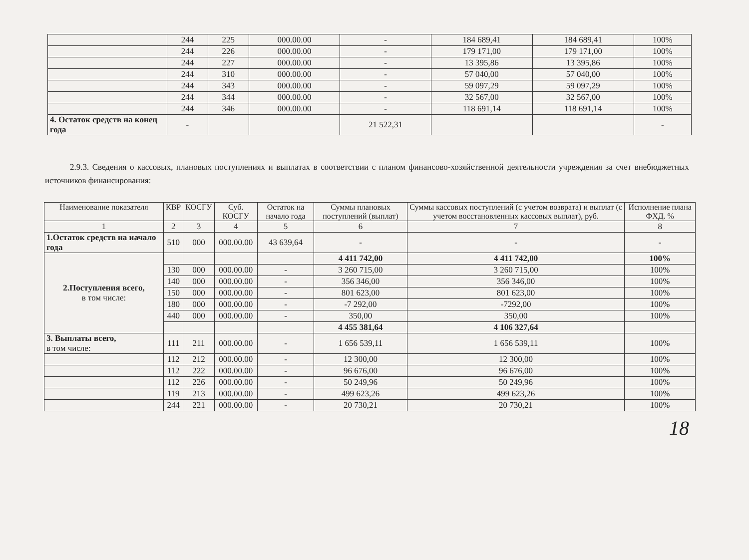| | 244 | 225 | 000.00.00 | - | 184 689,41 | 184 689,41 | 100% |
| | 244 | 226 | 000.00.00 | - | 179 171,00 | 179 171,00 | 100% |
| | 244 | 227 | 000.00.00 | - | 13 395,86 | 13 395,86 | 100% |
| | 244 | 310 | 000.00.00 | - | 57 040,00 | 57 040,00 | 100% |
| | 244 | 343 | 000.00.00 | - | 59 097,29 | 59 097,29 | 100% |
| | 244 | 344 | 000.00.00 | - | 32 567,00 | 32 567,00 | 100% |
| | 244 | 346 | 000.00.00 | - | 118 691,14 | 118 691,14 | 100% |
| 4. Остаток средств на конец года | - | | | 21 522,31 | | | - |
2.9.3. Сведения о кассовых, плановых поступлениях и выплатах в соответствии с планом финансово-хозяйственной деятельности учреждения за счет внебюджетных источников финансирования:
| Наименование показателя | КВР | КОСГУ | Суб. КОСГУ | Остаток на начало года | Суммы плановых поступлений (выплат) | Суммы кассовых поступлений (с учетом возврата) и выплат (с учетом восстановленных кассовых выплат), руб. | Исполнение плана ФХД. % |
| --- | --- | --- | --- | --- | --- | --- | --- |
| 1 | 2 | 3 | 4 | 5 | 6 | 7 | 8 |
| 1.Остаток средств на начало года | 510 | 000 | 000.00.00 | 43 639,64 | - | - | - |
| 2.Поступления всего, в том числе: | | | | | 4 411 742,00 | 4 411 742,00 | 100% |
| | 130 | 000 | 000.00.00 | - | 3 260 715,00 | 3 260 715,00 | 100% |
| | 140 | 000 | 000.00.00 | - | 356 346,00 | 356 346,00 | 100% |
| | 150 | 000 | 000.00.00 | - | 801 623,00 | 801 623,00 | 100% |
| | 180 | 000 | 000.00.00 | - | -7 292,00 | -7292,00 | 100% |
| | 440 | 000 | 000.00.00 | - | 350,00 | 350,00 | 100% |
| | | | | | 4 455 381,64 | 4 106 327,64 | |
| 3. Выплаты всего, в том числе: | 111 | 211 | 000.00.00 | - | 1 656 539,11 | 1 656 539,11 | 100% |
| | 112 | 212 | 000.00.00 | - | 12 300,00 | 12 300,00 | 100% |
| | 112 | 222 | 000.00.00 | - | 96 676,00 | 96 676,00 | 100% |
| | 112 | 226 | 000.00.00 | - | 50 249,96 | 50 249,96 | 100% |
| | 119 | 213 | 000.00.00 | - | 499 623,26 | 499 623,26 | 100% |
| | 244 | 221 | 000.00.00 | - | 20 730,21 | 20 730,21 | 100% |
18